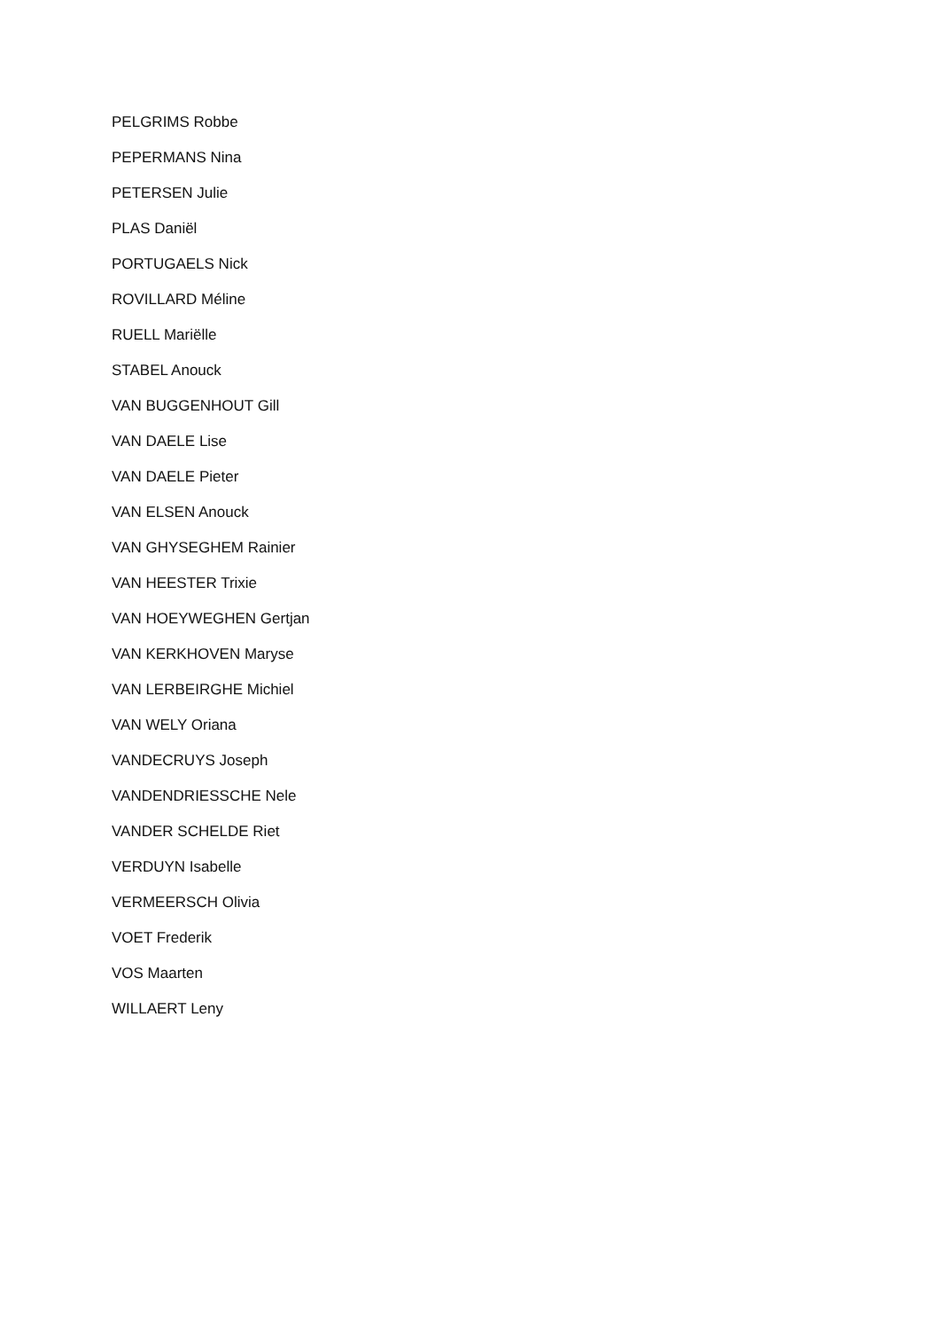PELGRIMS Robbe
PEPERMANS Nina
PETERSEN Julie
PLAS Daniël
PORTUGAELS Nick
ROVILLARD Méline
RUELL Mariëlle
STABEL Anouck
VAN BUGGENHOUT Gill
VAN DAELE Lise
VAN DAELE Pieter
VAN ELSEN Anouck
VAN GHYSEGHEM Rainier
VAN HEESTER Trixie
VAN HOEYWEGHEN Gertjan
VAN KERKHOVEN Maryse
VAN LERBEIRGHE Michiel
VAN WELY Oriana
VANDECRUYS Joseph
VANDENDRIESSCHE Nele
VANDER SCHELDE Riet
VERDUYN Isabelle
VERMEERSCH Olivia
VOET Frederik
VOS Maarten
WILLAERT Leny